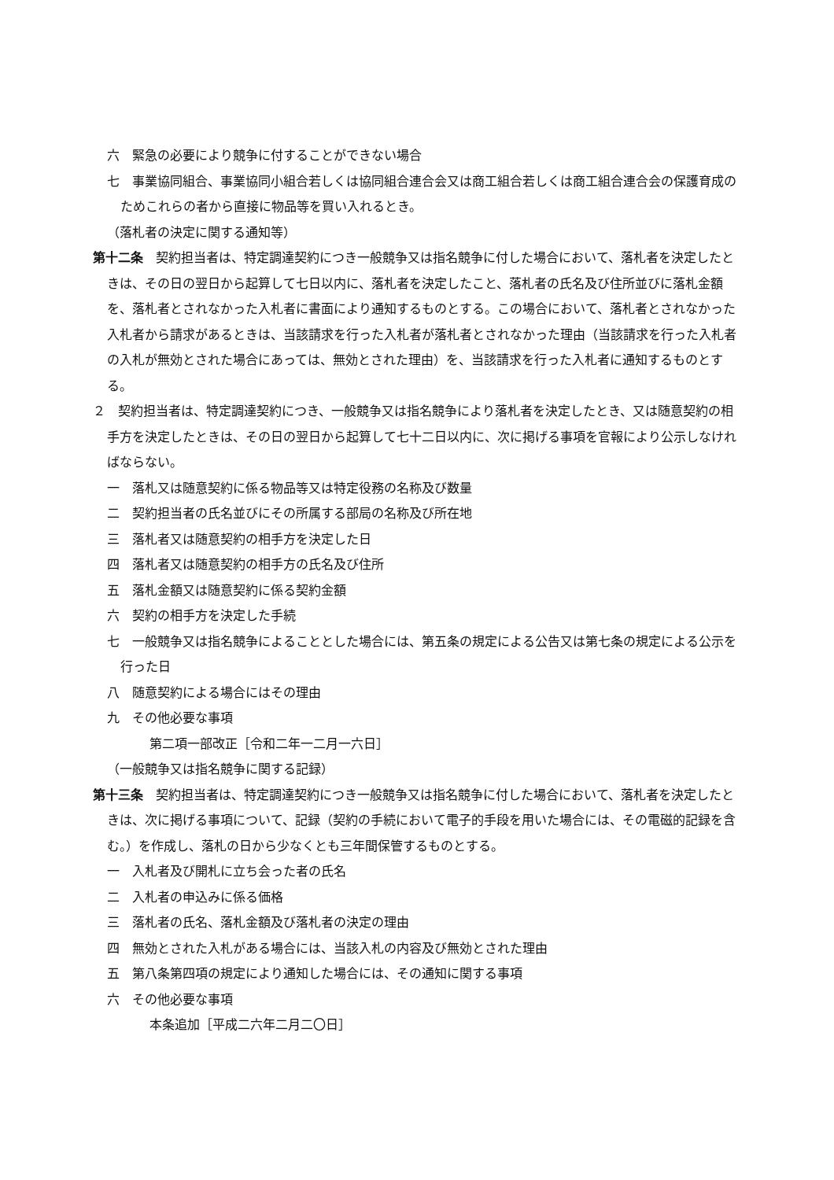六　緊急の必要により競争に付することができない場合
七　事業協同組合、事業協同小組合若しくは協同組合連合会又は商工組合若しくは商工組合連合会の保護育成のためこれらの者から直接に物品等を買い入れるとき。
（落札者の決定に関する通知等）
第十二条　契約担当者は、特定調達契約につき一般競争又は指名競争に付した場合において、落札者を決定したときは、その日の翌日から起算して七日以内に、落札者を決定したこと、落札者の氏名及び住所並びに落札金額を、落札者とされなかった入札者に書面により通知するものとする。この場合において、落札者とされなかった入札者から請求があるときは、当該請求を行った入札者が落札者とされなかった理由（当該請求を行った入札者の入札が無効とされた場合にあっては、無効とされた理由）を、当該請求を行った入札者に通知するものとする。
２　契約担当者は、特定調達契約につき、一般競争又は指名競争により落札者を決定したとき、又は随意契約の相手方を決定したときは、その日の翌日から起算して七十二日以内に、次に掲げる事項を官報により公示しなければならない。
一　落札又は随意契約に係る物品等又は特定役務の名称及び数量
二　契約担当者の氏名並びにその所属する部局の名称及び所在地
三　落札者又は随意契約の相手方を決定した日
四　落札者又は随意契約の相手方の氏名及び住所
五　落札金額又は随意契約に係る契約金額
六　契約の相手方を決定した手続
七　一般競争又は指名競争によることとした場合には、第五条の規定による公告又は第七条の規定による公示を行った日
八　随意契約による場合にはその理由
九　その他必要な事項
第二項一部改正［令和二年一二月一六日］
（一般競争又は指名競争に関する記録）
第十三条　契約担当者は、特定調達契約につき一般競争又は指名競争に付した場合において、落札者を決定したときは、次に掲げる事項について、記録（契約の手続において電子的手段を用いた場合には、その電磁的記録を含む。）を作成し、落札の日から少なくとも三年間保管するものとする。
一　入札者及び開札に立ち会った者の氏名
二　入札者の申込みに係る価格
三　落札者の氏名、落札金額及び落札者の決定の理由
四　無効とされた入札がある場合には、当該入札の内容及び無効とされた理由
五　第八条第四項の規定により通知した場合には、その通知に関する事項
六　その他必要な事項
本条追加［平成二六年二月二〇日］